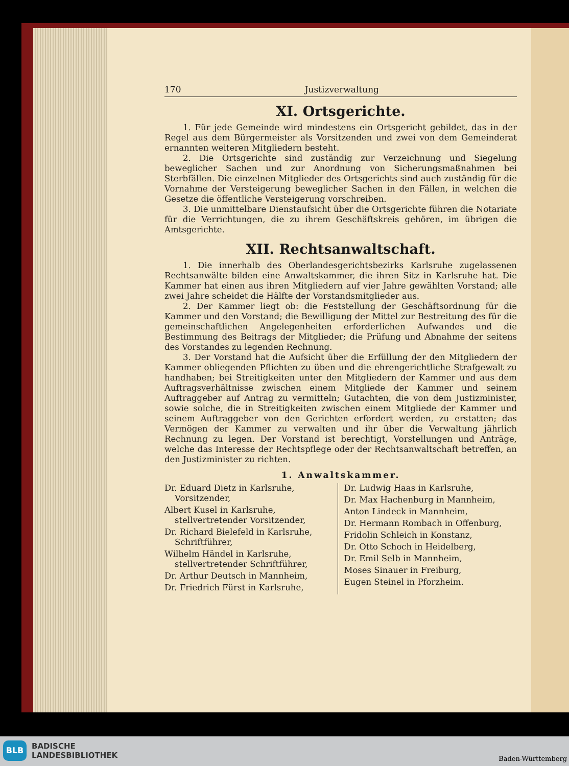170 Justizverwaltung
XI. Ortsgerichte.
1. Für jede Gemeinde wird mindestens ein Ortsgericht gebildet, das in der Regel aus dem Bürgermeister als Vorsitzenden und zwei von dem Gemeinderat ernannten weiteren Mitgliedern besteht.
2. Die Ortsgerichte sind zuständig zur Verzeichnung und Siegelung beweglicher Sachen und zur Anordnung von Sicherungsmaßnahmen bei Sterbfällen. Die einzelnen Mitglieder des Ortsgerichts sind auch zuständig für die Vornahme der Versteigerung beweglicher Sachen in den Fällen, in welchen die Gesetze die öffentliche Versteigerung vorschreiben.
3. Die unmittelbare Dienstaufsicht über die Ortsgerichte führen die Notariate für die Verrichtungen, die zu ihrem Geschäftskreis gehören, im übrigen die Amtsgerichte.
XII. Rechtsanwaltschaft.
1. Die innerhalb des Oberlandesgerichtsbezirks Karlsruhe zugelassenen Rechtsanwälte bilden eine Anwaltskammer, die ihren Sitz in Karlsruhe hat. Die Kammer hat einen aus ihren Mitgliedern auf vier Jahre gewählten Vorstand; alle zwei Jahre scheidet die Hälfte der Vorstandsmitglieder aus.
2. Der Kammer liegt ob: die Feststellung der Geschäftsordnung für die Kammer und den Vorstand; die Bewilligung der Mittel zur Bestreitung des für die gemeinschaftlichen Angelegenheiten erforderlichen Aufwandes und die Bestimmung des Beitrags der Mitglieder; die Prüfung und Abnahme der seitens des Vorstandes zu legenden Rechnung.
3. Der Vorstand hat die Aufsicht über die Erfüllung der den Mitgliedern der Kammer obliegenden Pflichten zu üben und die ehrengerichtliche Strafgewalt zu handhaben; bei Streitigkeiten unter den Mitgliedern der Kammer und aus dem Auftragsverhältnisse zwischen einem Mitgliede der Kammer und seinem Auftraggeber auf Antrag zu vermitteln; Gutachten, die von dem Justizminister, sowie solche, die in Streitigkeiten zwischen einem Mitgliede der Kammer und seinem Auftraggeber von den Gerichten erfordert werden, zu erstatten; das Vermögen der Kammer zu verwalten und ihr über die Verwaltung jährlich Rechnung zu legen. Der Vorstand ist berechtigt, Vorstellungen und Anträge, welche das Interesse der Rechtspflege oder der Rechtsanwaltschaft betreffen, an den Justizminister zu richten.
1. Anwaltskammer.
Dr. Eduard Dietz in Karlsruhe, Vorsitzender,
Albert Kusel in Karlsruhe, stellvertretender Vorsitzender,
Dr. Richard Bielefeld in Karlsruhe, Schriftführer,
Wilhelm Händel in Karlsruhe, stellvertretender Schriftführer,
Dr. Arthur Deutsch in Mannheim,
Dr. Friedrich Fürst in Karlsruhe,
Dr. Ludwig Haas in Karlsruhe,
Dr. Max Hachenburg in Mannheim,
Anton Lindeck in Mannheim,
Dr. Hermann Rombach in Offenburg,
Fridolin Schleich in Konstanz,
Dr. Otto Schoch in Heidelberg,
Dr. Emil Selb in Mannheim,
Moses Sinauer in Freiburg,
Eugen Steinel in Pforzheim.
BLB
BADISCHE
LANDESBIBLIOTHEK
Baden-Württemberg